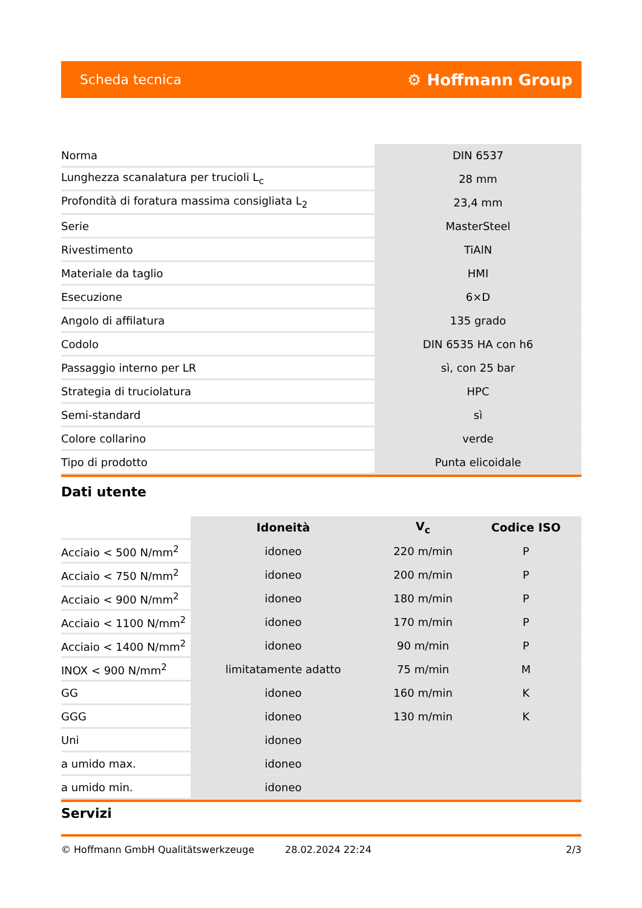Scheda tecnica ⚙ Hoffmann Group
| Norma | DIN 6537 |
| Lunghezza scanalatura per trucioli L<sub>c</sub> | 28 mm |
| Profondità di foratura massima consigliata L<sub>2</sub> | 23,4 mm |
| Serie | MasterSteel |
| Rivestimento | TiAlN |
| Materiale da taglio | HMI |
| Esecuzione | 6×D |
| Angolo di affilatura | 135 grado |
| Codolo | DIN 6535 HA con h6 |
| Passaggio interno per LR | sì, con 25 bar |
| Strategia di truciolatura | HPC |
| Semi-standard | sì |
| Colore collarino | verde |
| Tipo di prodotto | Punta elicoidale |
Dati utente
| | Idoneità | V<sub>c</sub> | Codice ISO |
| --- | --- | --- | --- |
| Acciaio < 500 N/mm<sup>2</sup> | idoneo | 220 m/min | P |
| Acciaio < 750 N/mm<sup>2</sup> | idoneo | 200 m/min | P |
| Acciaio < 900 N/mm<sup>2</sup> | idoneo | 180 m/min | P |
| Acciaio < 1100 N/mm<sup>2</sup> | idoneo | 170 m/min | P |
| Acciaio < 1400 N/mm<sup>2</sup> | idoneo | 90 m/min | P |
| INOX < 900 N/mm<sup>2</sup> | limitatamente adatto | 75 m/min | M |
| GG | idoneo | 160 m/min | K |
| GGG | idoneo | 130 m/min | K |
| Uni | idoneo | | |
| a umido max. | idoneo | | |
| a umido min. | idoneo | | |
Servizi
© Hoffmann GmbH Qualitätswerkzeuge 28.02.2024 22:24 2/3